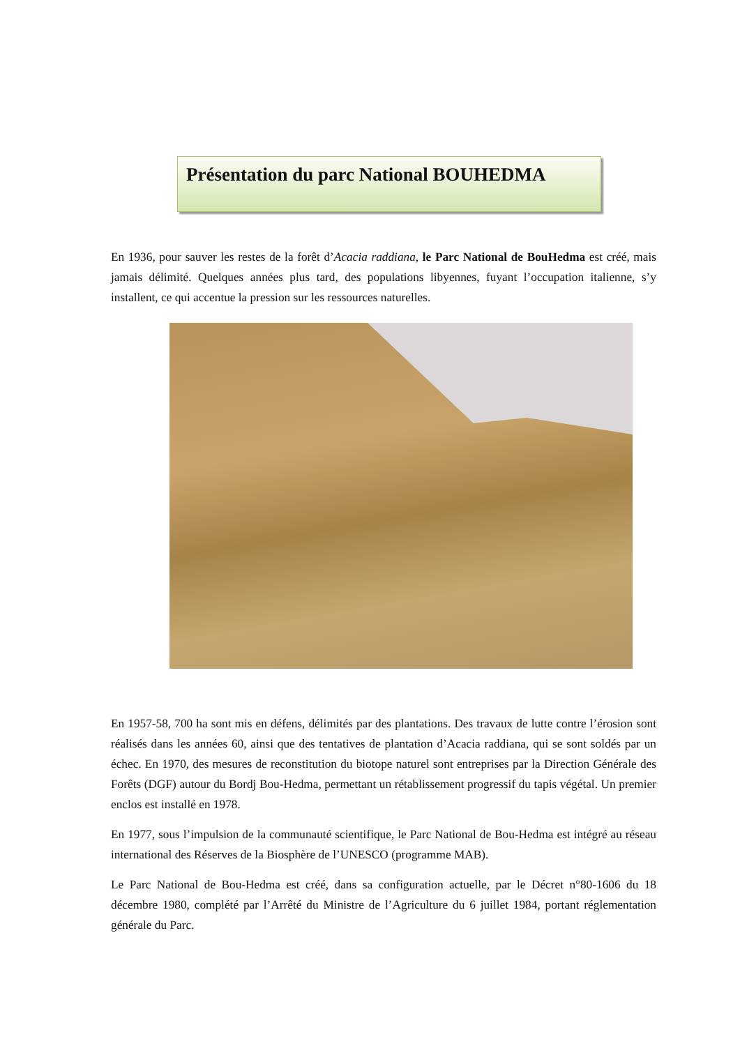Présentation du parc National BOUHEDMA
En 1936, pour sauver les restes de la forêt d’Acacia raddiana, le Parc National de BouHedma est créé, mais jamais délimité. Quelques années plus tard, des populations libyennes, fuyant l’occupation italienne, s’y installent, ce qui accentue la pression sur les ressources naturelles.
En 1957-58, 700 ha sont mis en défens, délimités par des plantations. Des travaux de lutte contre l’érosion sont réalisés dans les années 60, ainsi que des tentatives de plantation d’Acacia raddiana, qui se sont soldés par un échec. En 1970, des mesures de reconstitution du biotope naturel sont entreprises par la Direction Générale des Forêts (DGF) autour du Bordj Bou-Hedma, permettant un rétablissement progressif du tapis végétal. Un premier enclos est installé en 1978.
En 1977, sous l’impulsion de la communauté scientifique, le Parc National de Bou-Hedma est intégré au réseau international des Réserves de la Biosphère de l’UNESCO (programme MAB).
Le Parc National de Bou-Hedma est créé, dans sa configuration actuelle, par le Décret n°80-1606 du 18 décembre 1980, complété par l’Arrêté du Ministre de l’Agriculture du 6 juillet 1984, portant réglementation générale du Parc.